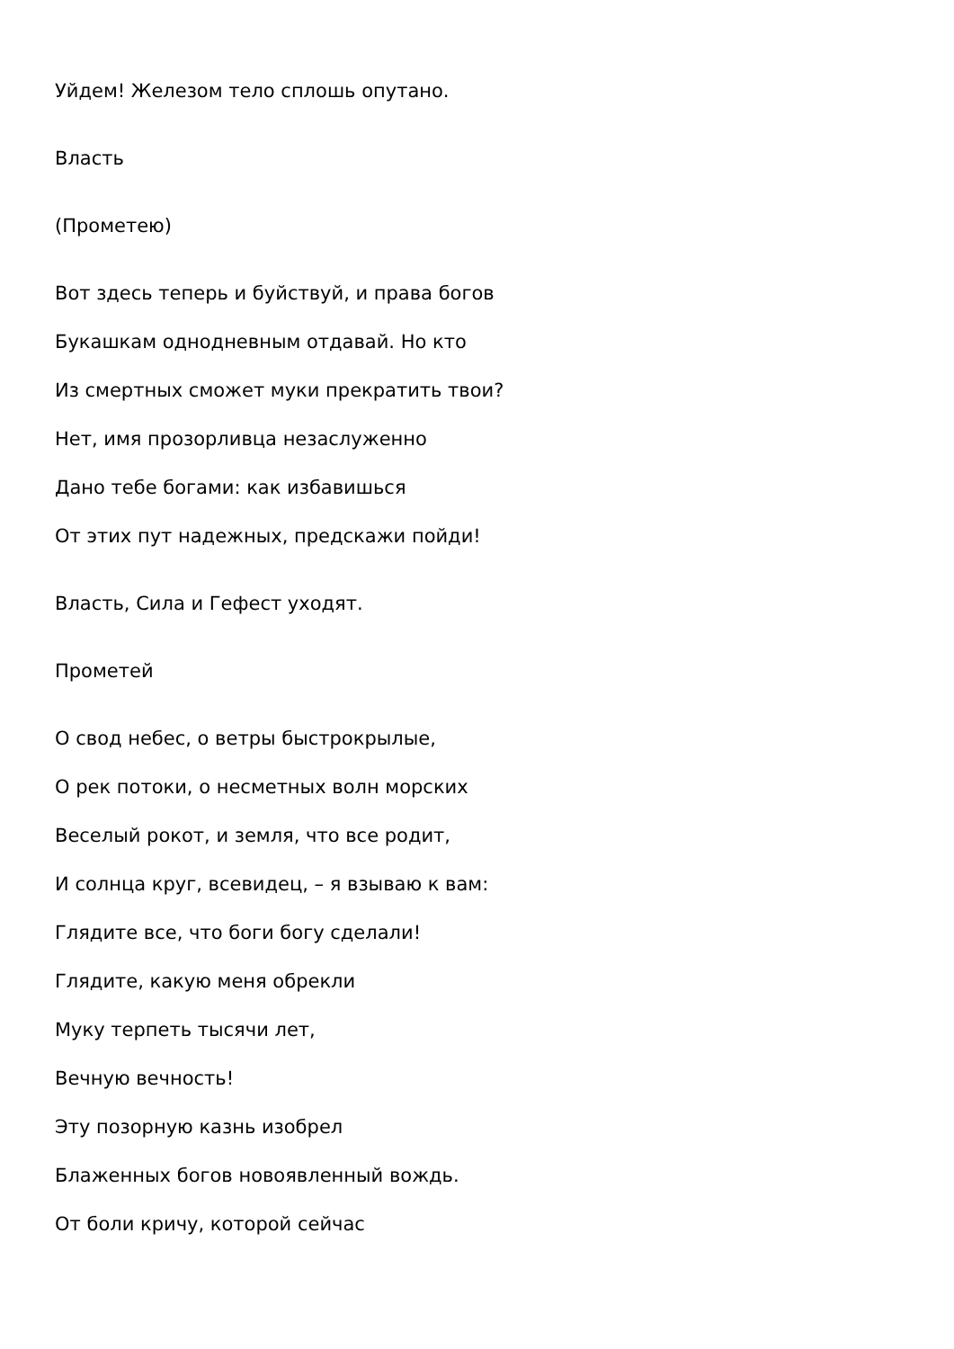Уйдем! Железом тело сплошь опутано.
Власть
(Прометею)
Вот здесь теперь и буйствуй, и права богов
Букашкам однодневным отдавай. Но кто
Из смертных сможет муки прекратить твои?
Нет, имя прозорливца незаслуженно
Дано тебе богами: как избавишься
От этих пут надежных, предскажи пойди!
Власть, Сила и Гефест уходят.
Прометей
О свод небес, о ветры быстрокрылые,
О рек потоки, о несметных волн морских
Веселый рокот, и земля, что все родит,
И солнца круг, всевидец, – я взываю к вам:
Глядите все, что боги богу сделали!
Глядите, какую меня обрекли
Муку терпеть тысячи лет,
Вечную вечность!
Эту позорную казнь изобрел
Блаженных богов новоявленный вождь.
От боли кричу, которой сейчас